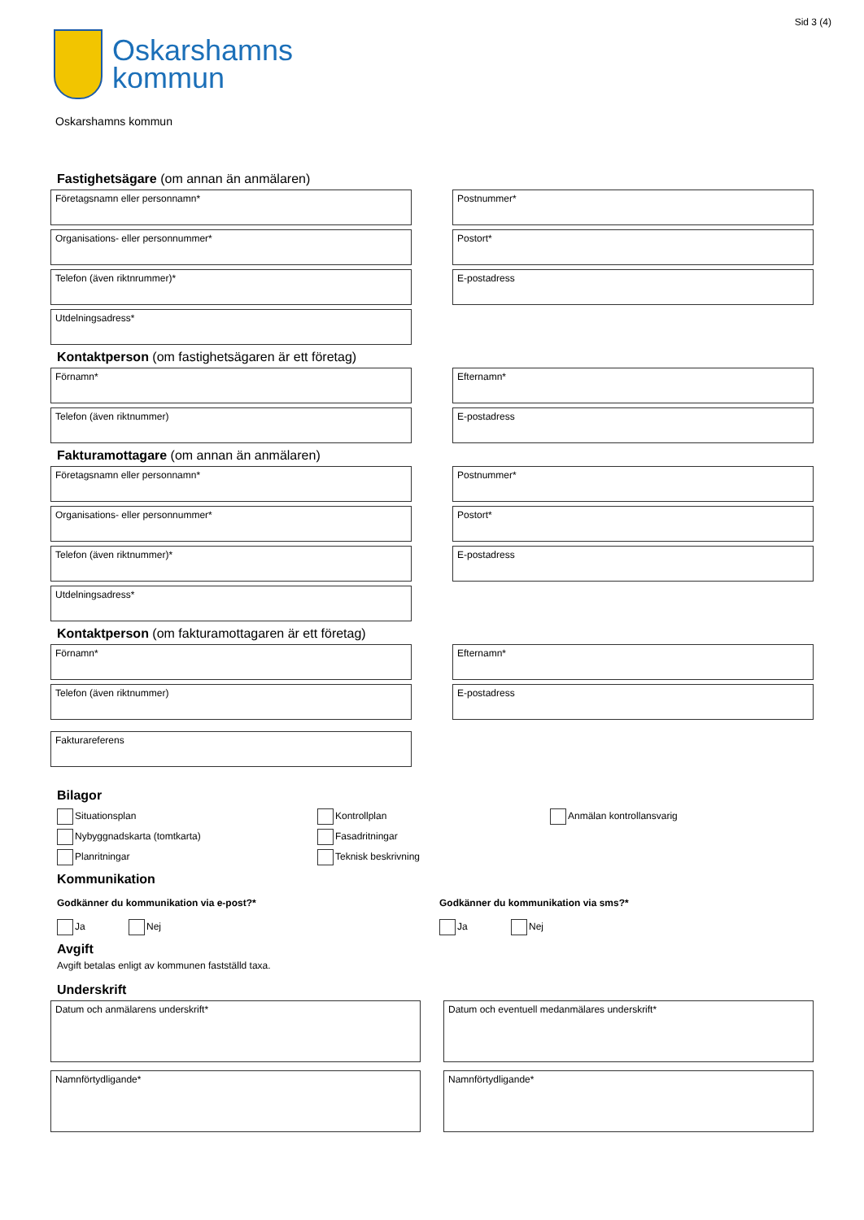Sid 3 (4)
Oskarshamns
kommun
Oskarshamns kommun
Fastighetsägare (om annan än anmälaren)
Företagsnamn eller personnamn* Postnummer*
Organisations- eller personnummer* Postort*
Telefon (även riktnrummer)* E-postadress
Utdelningsadress*
Kontaktperson (om fastighetsägaren är ett företag)
Förnamn* Efternamn*
Telefon (även riktnummer) E-postadress
Fakturamottagare (om annan än anmälaren)
Företagsnamn eller personnamn* Postnummer*
Organisations- eller personnummer* Postort*
Telefon (även riktnummer)* E-postadress
Utdelningsadress*
Kontaktperson (om fakturamottagaren är ett företag)
Förnamn* Efternamn*
Telefon (även riktnummer) E-postadress
Fakturareferens
Bilagor
Situationsplan
Nybyggnadskarta (tomtkarta)
Planritningar
Kontrollplan
Fasadritningar
Teknisk beskrivning
Anmälan kontrollansvarig
Kommunikation
Godkänner du kommunikation via e-post?*
Ja Nej
Godkänner du kommunikation via sms?*
Ja Nej
Avgift
Avgift betalas enligt av kommunen fastställd taxa.
Underskrift
Datum och anmälarens underskrift* Datum och eventuell medanmälares underskrift*
Namnförtydligande* Namnförtydligande*